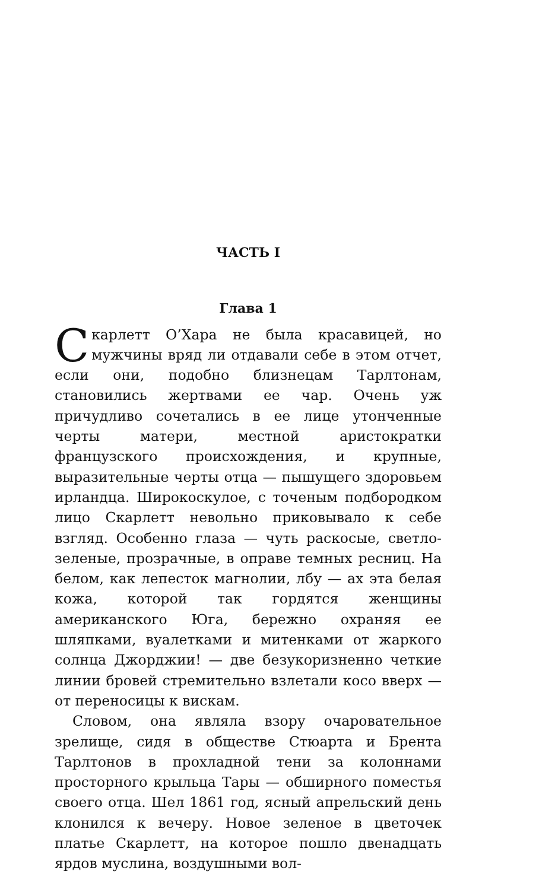ЧАСТЬ I
Глава 1
Скарлетт О’Хара не была красавицей, но мужчины вряд ли отдавали себе в этом отчет, если они, подобно близнецам Тарлтонам, становились жертвами ее чар. Очень уж причудливо сочетались в ее лице утонченные черты матери, местной аристократки французского происхождения, и крупные, выразительные черты отца — пышущего здоровьем ирландца. Широкоскулое, с точеным подбородком лицо Скарлетт невольно приковывало к себе взгляд. Особенно глаза — чуть раскосые, светло-зеленые, прозрачные, в оправе темных ресниц. На белом, как лепесток магнолии, лбу — ах эта белая кожа, которой так гордятся женщины американского Юга, бережно охраняя ее шляпками, вуалетками и митенками от жаркого солнца Джорджии! — две безукоризненно четкие линии бровей стремительно взлетали косо вверх — от переносицы к вискам.
Словом, она являла взору очаровательное зрелище, сидя в обществе Стюарта и Брента Тарлтонов в прохладной тени за колоннами просторного крыльца Тары — обширного поместья своего отца. Шел 1861 год, ясный апрельский день клонился к вечеру. Новое зеленое в цветочек платье Скарлетт, на которое пошло двенадцать ярдов муслина, воздушными вол-